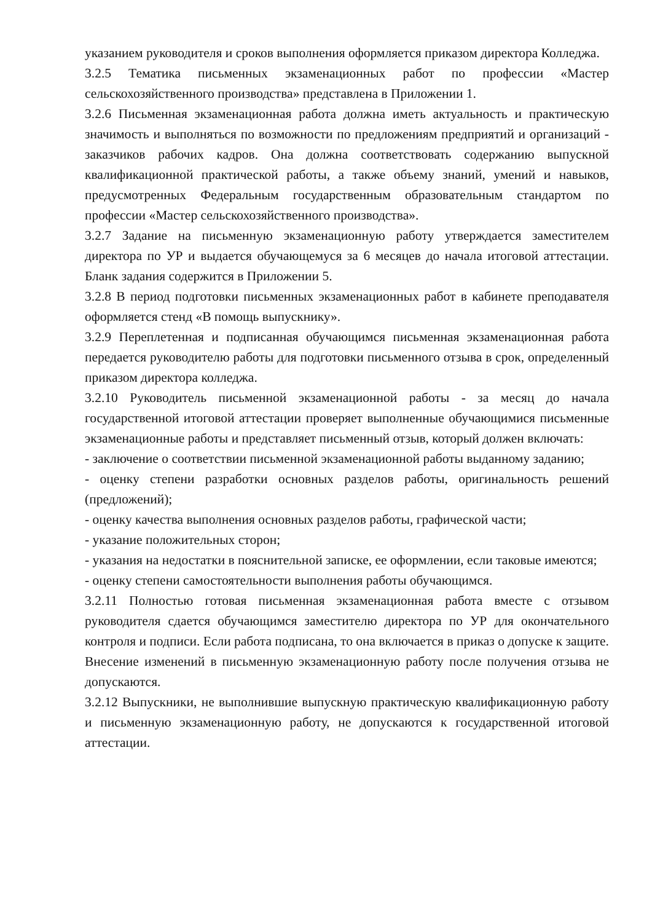указанием руководителя и сроков выполнения оформляется приказом директора Колледжа.
3.2.5 Тематика письменных экзаменационных работ по профессии «Мастер сельскохозяйственного производства» представлена в Приложении 1.
3.2.6 Письменная экзаменационная работа должна иметь актуальность и практическую значимость и выполняться по возможности по предложениям предприятий и организаций - заказчиков рабочих кадров. Она должна соответствовать содержанию выпускной квалификационной практической работы, а также объему знаний, умений и навыков, предусмотренных Федеральным государственным образовательным стандартом по профессии «Мастер сельскохозяйственного производства».
3.2.7 Задание на письменную экзаменационную работу утверждается заместителем директора по УР и выдается обучающемуся за 6 месяцев до начала итоговой аттестации. Бланк задания содержится в Приложении 5.
3.2.8 В период подготовки письменных экзаменационных работ в кабинете преподавателя оформляется стенд «В помощь выпускнику».
3.2.9 Переплетенная и подписанная обучающимся письменная экзаменационная работа передается руководителю работы для подготовки письменного отзыва в срок, определенный приказом директора колледжа.
3.2.10 Руководитель письменной экзаменационной работы - за месяц до начала государственной итоговой аттестации проверяет выполненные обучающимися письменные экзаменационные работы и представляет письменный отзыв, который должен включать:
- заключение о соответствии письменной экзаменационной работы выданному заданию;
- оценку степени разработки основных разделов работы, оригинальность решений (предложений);
- оценку качества выполнения основных разделов работы, графической части;
- указание положительных сторон;
- указания на недостатки в пояснительной записке, ее оформлении, если таковые имеются;
- оценку степени самостоятельности выполнения работы обучающимся.
3.2.11 Полностью готовая письменная экзаменационная работа вместе с отзывом руководителя сдается обучающимся заместителю директора по УР для окончательного контроля и подписи. Если работа подписана, то она включается в приказ о допуске к защите.
Внесение изменений в письменную экзаменационную работу после получения отзыва не допускаются.
3.2.12 Выпускники, не выполнившие выпускную практическую квалификационную работу и письменную экзаменационную работу, не допускаются к государственной итоговой аттестации.